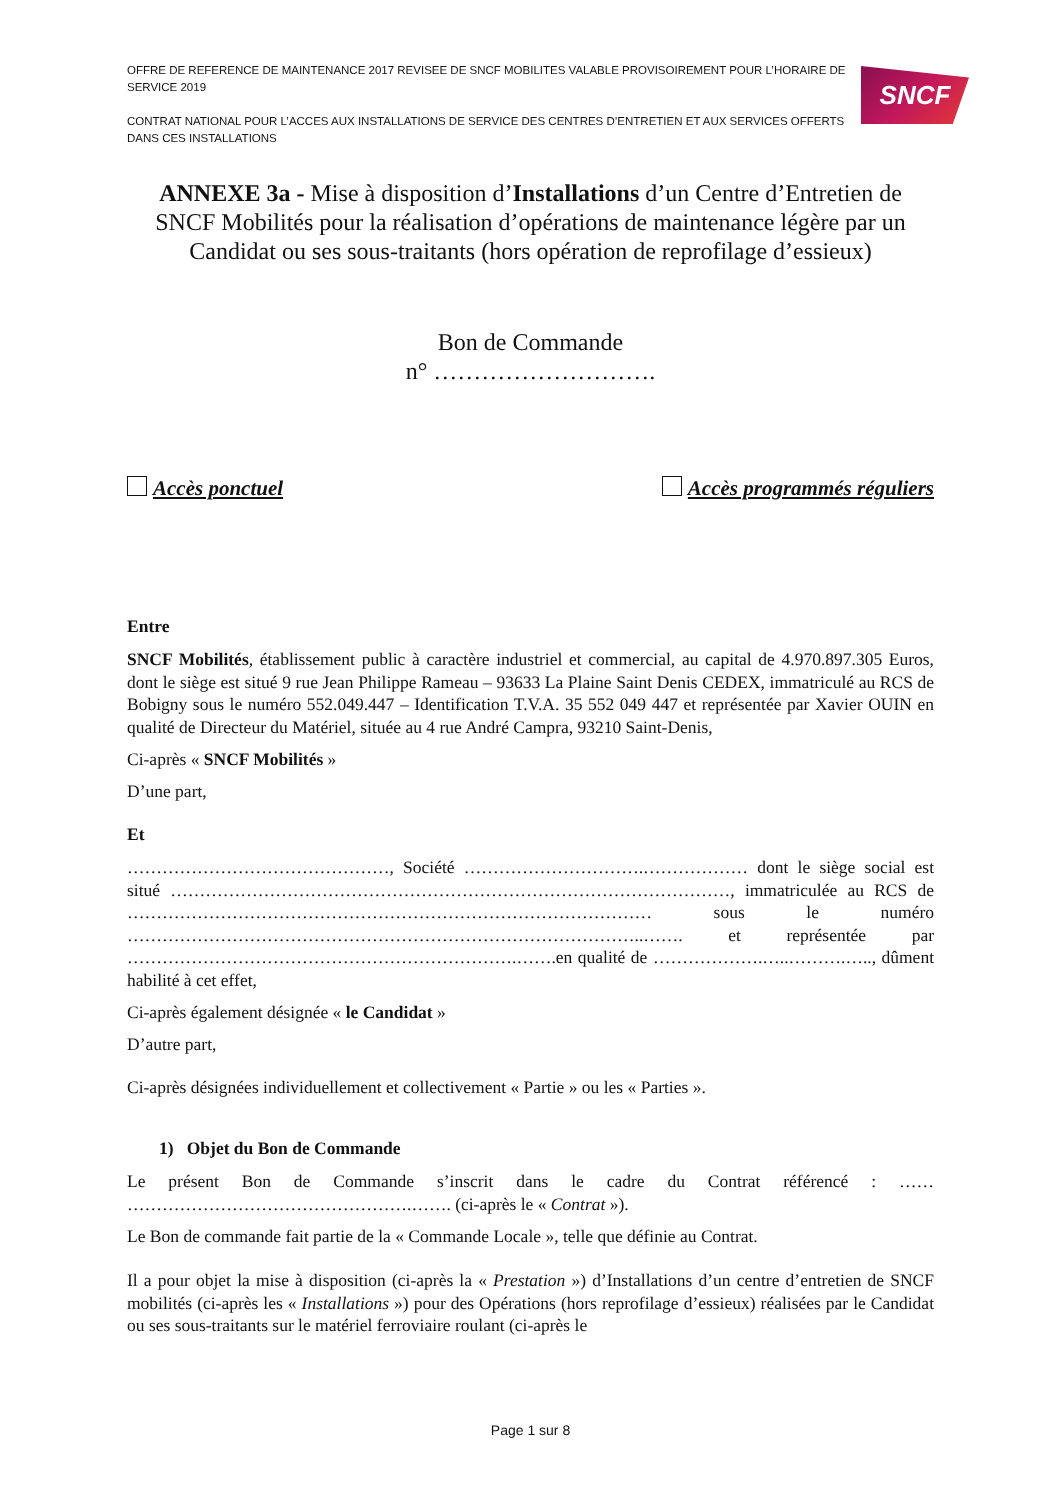OFFRE DE REFERENCE DE MAINTENANCE 2017 REVISEE DE SNCF MOBILITES VALABLE PROVISOIREMENT POUR L’HORAIRE DE SERVICE 2019
CONTRAT NATIONAL POUR L’ACCES AUX INSTALLATIONS DE SERVICE DES CENTRES D’ENTRETIEN ET AUX SERVICES OFFERTS DANS CES INSTALLATIONS
SNCF
ANNEXE 3a - Mise à disposition d’Installations d’un Centre d’Entretien de SNCF Mobilités pour la réalisation d’opérations de maintenance légère par un Candidat ou ses sous-traitants (hors opération de reprofilage d’essieux)
Bon de Commande
n° ……………………….
Accès ponctuel Accès programmés réguliers
Entre
SNCF Mobilités, établissement public à caractère industriel et commercial, au capital de 4.970.897.305 Euros, dont le siège est situé 9 rue Jean Philippe Rameau – 93633 La Plaine Saint Denis CEDEX, immatriculé au RCS de Bobigny sous le numéro 552.049.447 – Identification T.V.A. 35 552 049 447 et représentée par Xavier OUIN en qualité de Directeur du Matériel, située au 4 rue André Campra, 93210 Saint-Denis,
Ci-après « SNCF Mobilités »
D’une part,
Et
………………………………………, Société ………………………….……………… dont le siège social est situé ……………………………………………………………………………………, immatriculée au RCS de ……………………………………………………………………………… sous le numéro ……………………………………………………………………………..……. et représentée par ………………………………………………………….…….en qualité de ……………….…..……….….., dûment habilité à cet effet,
Ci-après également désignée « le Candidat »
D’autre part,
Ci-après désignées individuellement et collectivement « Partie » ou les « Parties ».
1) Objet du Bon de Commande
Le présent Bon de Commande s’inscrit dans le cadre du Contrat référencé : …… ………………………………………….……. (ci-après le « Contrat »).
Le Bon de commande fait partie de la « Commande Locale », telle que définie au Contrat.
Il a pour objet la mise à disposition (ci-après la « Prestation ») d’Installations d’un centre d’entretien de SNCF mobilités (ci-après les « Installations ») pour des Opérations (hors reprofilage d’essieux) réalisées par le Candidat ou ses sous-traitants sur le matériel ferroviaire roulant (ci-après le
Page 1 sur 8